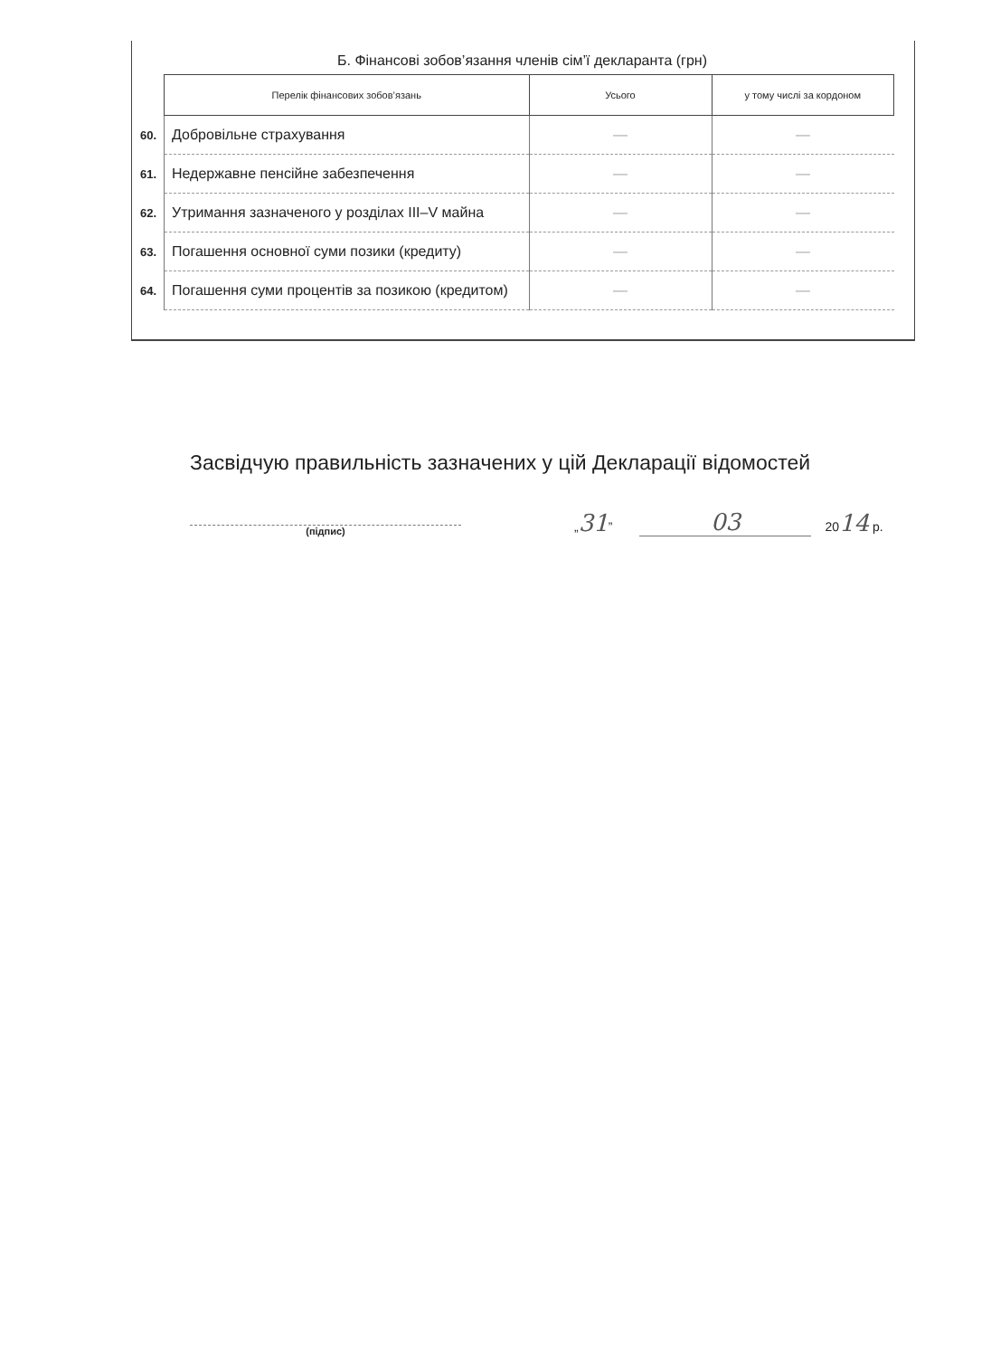Б. Фінансові зобов’язання членів сім’ї декларанта (грн)
| | Перелік фінансових зобов’язань | Усього | у тому числі за кордоном |
| --- | --- | --- | --- |
| 60. | Добровільне страхування | — | — |
| 61. | Недержавне пенсійне забезпечення | — | — |
| 62. | Утримання зазначеного у розділах III–V майна | — | — |
| 63. | Погашення основної суми позики (кредиту) | — | — |
| 64. | Погашення суми процентів за позикою (кредитом) | — | — |
Засвідчую правильність зазначених у цій Декларації відомостей
(підпис)
„31”
03
2014 р.